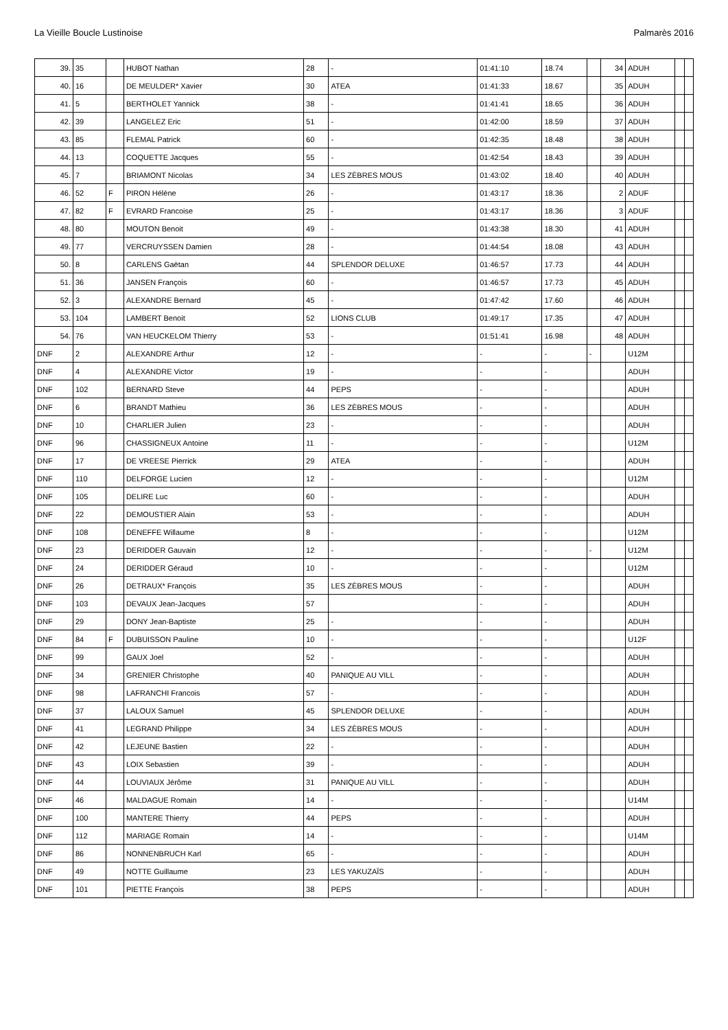La Vieille Boucle Lustinoise Palmarès 2016
| 39. | 35 | | HUBOT Nathan | 28 | - | 01:41:10 | 18.74 | | 34 | ADUH | | |
| 40. | 16 | | DE MEULDER* Xavier | 30 | ATEA | 01:41:33 | 18.67 | | 35 | ADUH | | |
| 41. | 5 | | BERTHOLET Yannick | 38 | - | 01:41:41 | 18.65 | | 36 | ADUH | | |
| 42. | 39 | | LANGELEZ Eric | 51 | - | 01:42:00 | 18.59 | | 37 | ADUH | | |
| 43. | 85 | | FLEMAL Patrick | 60 | - | 01:42:35 | 18.48 | | 38 | ADUH | | |
| 44. | 13 | | COQUETTE Jacques | 55 | - | 01:42:54 | 18.43 | | 39 | ADUH | | |
| 45. | 7 | | BRIAMONT Nicolas | 34 | LES ZÈBRES MOUS | 01:43:02 | 18.40 | | 40 | ADUH | | |
| 46. | 52 | F | PIRON Hélène | 26 | - | 01:43:17 | 18.36 | | 2 | ADUF | | |
| 47. | 82 | F | EVRARD Francoise | 25 | - | 01:43:17 | 18.36 | | 3 | ADUF | | |
| 48. | 80 | | MOUTON Benoit | 49 | - | 01:43:38 | 18.30 | | 41 | ADUH | | |
| 49. | 77 | | VERCRUYSSEN Damien | 28 | - | 01:44:54 | 18.08 | | 43 | ADUH | | |
| 50. | 8 | | CARLENS Gaëtan | 44 | SPLENDOR DELUXE | 01:46:57 | 17.73 | | 44 | ADUH | | |
| 51. | 36 | | JANSEN François | 60 | - | 01:46:57 | 17.73 | | 45 | ADUH | | |
| 52. | 3 | | ALEXANDRE Bernard | 45 | - | 01:47:42 | 17.60 | | 46 | ADUH | | |
| 53. | 104 | | LAMBERT Benoit | 52 | LIONS CLUB | 01:49:17 | 17.35 | | 47 | ADUH | | |
| 54. | 76 | | VAN HEUCKELOM Thierry | 53 | - | 01:51:41 | 16.98 | | 48 | ADUH | | |
| DNF | 2 | | ALEXANDRE Arthur | 12 | - | - | - | - | | U12M | | |
| DNF | 4 | | ALEXANDRE Victor | 19 | - | - | - | | | ADUH | | |
| DNF | 102 | | BERNARD Steve | 44 | PEPS | - | - | | | ADUH | | |
| DNF | 6 | | BRANDT Mathieu | 36 | LES ZÈBRES MOUS | - | - | | | ADUH | | |
| DNF | 10 | | CHARLIER Julien | 23 | - | - | - | | | ADUH | | |
| DNF | 96 | | CHASSIGNEUX Antoine | 11 | - | - | - | | | U12M | | |
| DNF | 17 | | DE VREESE Pierrick | 29 | ATEA | - | - | | | ADUH | | |
| DNF | 110 | | DELFORGE Lucien | 12 | - | - | - | | | U12M | | |
| DNF | 105 | | DELIRE Luc | 60 | - | - | - | | | ADUH | | |
| DNF | 22 | | DEMOUSTIER Alain | 53 | - | - | - | | | ADUH | | |
| DNF | 108 | | DENEFFE Willaume | 8 | - | - | - | | | U12M | | |
| DNF | 23 | | DERIDDER Gauvain | 12 | - | - | - | - | | U12M | | |
| DNF | 24 | | DERIDDER Géraud | 10 | - | - | - | | | U12M | | |
| DNF | 26 | | DETRAUX* François | 35 | LES ZÈBRES MOUS | - | - | | | ADUH | | |
| DNF | 103 | | DEVAUX Jean-Jacques | 57 | | - | - | | | ADUH | | |
| DNF | 29 | | DONY Jean-Baptiste | 25 | - | - | - | | | ADUH | | |
| DNF | 84 | F | DUBUISSON Pauline | 10 | - | - | - | | | U12F | | |
| DNF | 99 | | GAUX Joel | 52 | - | - | - | | | ADUH | | |
| DNF | 34 | | GRENIER Christophe | 40 | PANIQUE AU VILL | - | - | | | ADUH | | |
| DNF | 98 | | LAFRANCHI Francois | 57 | - | - | - | | | ADUH | | |
| DNF | 37 | | LALOUX Samuel | 45 | SPLENDOR DELUXE | - | - | | | ADUH | | |
| DNF | 41 | | LEGRAND Philippe | 34 | LES ZÈBRES MOUS | - | - | | | ADUH | | |
| DNF | 42 | | LEJEUNE Bastien | 22 | - | - | - | | | ADUH | | |
| DNF | 43 | | LOIX Sebastien | 39 | - | - | - | | | ADUH | | |
| DNF | 44 | | LOUVIAUX Jérôme | 31 | PANIQUE AU VILL | - | - | | | ADUH | | |
| DNF | 46 | | MALDAGUE Romain | 14 | - | - | - | | | U14M | | |
| DNF | 100 | | MANTERE Thierry | 44 | PEPS | - | - | | | ADUH | | |
| DNF | 112 | | MARIAGE Romain | 14 | - | - | - | | | U14M | | |
| DNF | 86 | | NONNENBRUCH Karl | 65 | - | - | - | | | ADUH | | |
| DNF | 49 | | NOTTE Guillaume | 23 | LES YAKUZAÏS | - | - | | | ADUH | | |
| DNF | 101 | | PIETTE François | 38 | PEPS | - | - | | | ADUH | | |